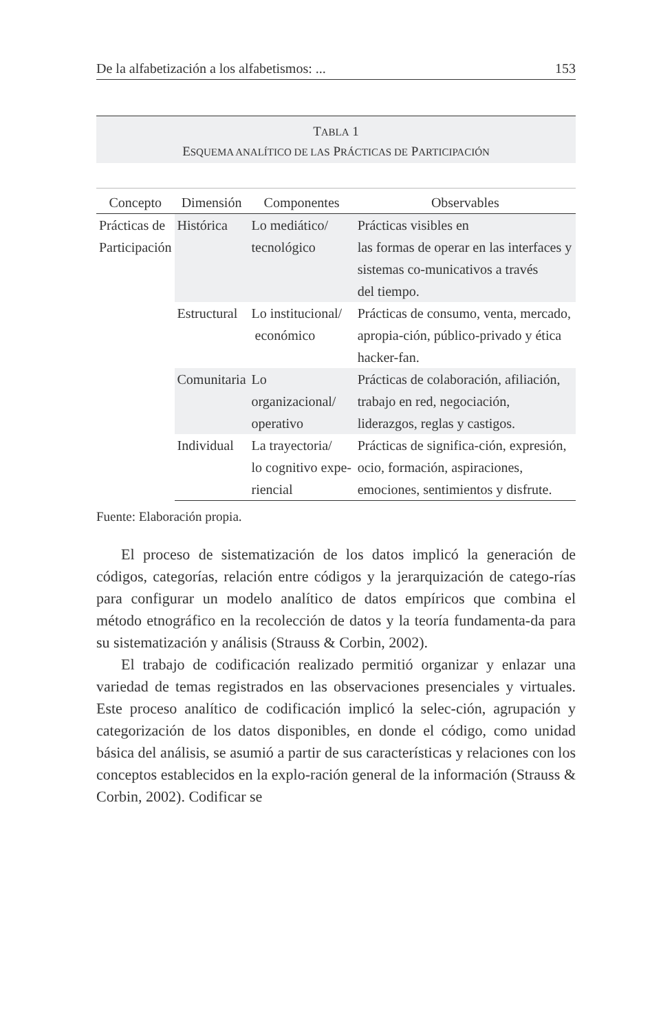De la alfabetización a los alfabetismos: ... 153
TABLA 1
ESQUEMA ANALÍTICO DE LAS PRÁCTICAS DE PARTICIPACIÓN
| Concepto | Dimensión | Componentes | Observables |
| --- | --- | --- | --- |
| Prácticas de Participación | Histórica | Lo mediático/ tecnológico | Prácticas visibles en las formas de operar en las interfaces y sistemas co-municativos a través del tiempo. |
| | Estructural | Lo institucional/ económico | Prácticas de consumo, venta, mercado, apropia-ción, público-privado y ética hacker-fan. |
| | Comunitaria | Lo organizacional/ operativo | Prácticas de colaboración, afiliación, trabajo en red, negociación, liderazgos, reglas y castigos. |
| | Individual | La trayectoria/ lo cognitivo expe-riencial | Prácticas de significa-ción, expresión, ocio, formación, aspiraciones, emociones, sentimientos y disfrute. |
Fuente: Elaboración propia.
El proceso de sistematización de los datos implicó la generación de códigos, categorías, relación entre códigos y la jerarquización de catego-rías para configurar un modelo analítico de datos empíricos que combina el método etnográfico en la recolección de datos y la teoría fundamenta-da para su sistematización y análisis (Strauss & Corbin, 2002).
El trabajo de codificación realizado permitió organizar y enlazar una variedad de temas registrados en las observaciones presenciales y virtuales. Este proceso analítico de codificación implicó la selec-ción, agrupación y categorización de los datos disponibles, en donde el código, como unidad básica del análisis, se asumió a partir de sus características y relaciones con los conceptos establecidos en la explo-ración general de la información (Strauss & Corbin, 2002). Codificar se